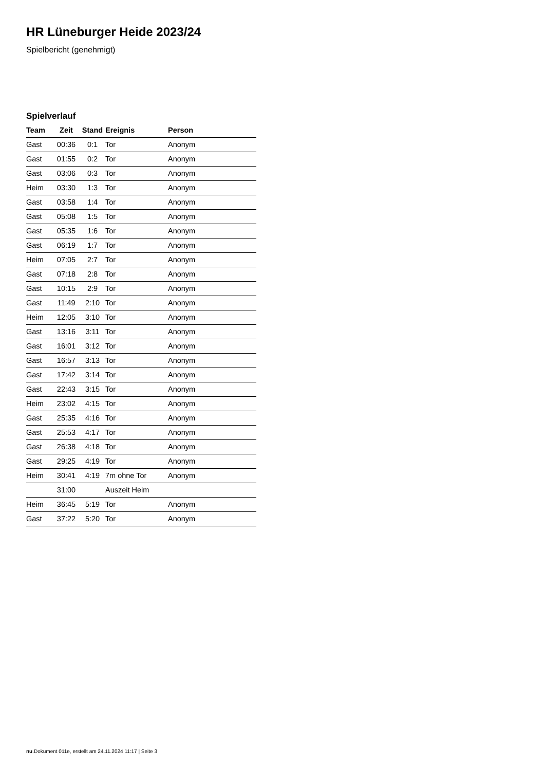HR Lüneburger Heide 2023/24
Spielbericht (genehmigt)
Spielverlauf
| Team | Zeit | Stand | Ereignis | Person |
| --- | --- | --- | --- | --- |
| Gast | 00:36 | 0:1 | Tor | Anonym |
| Gast | 01:55 | 0:2 | Tor | Anonym |
| Gast | 03:06 | 0:3 | Tor | Anonym |
| Heim | 03:30 | 1:3 | Tor | Anonym |
| Gast | 03:58 | 1:4 | Tor | Anonym |
| Gast | 05:08 | 1:5 | Tor | Anonym |
| Gast | 05:35 | 1:6 | Tor | Anonym |
| Gast | 06:19 | 1:7 | Tor | Anonym |
| Heim | 07:05 | 2:7 | Tor | Anonym |
| Gast | 07:18 | 2:8 | Tor | Anonym |
| Gast | 10:15 | 2:9 | Tor | Anonym |
| Gast | 11:49 | 2:10 | Tor | Anonym |
| Heim | 12:05 | 3:10 | Tor | Anonym |
| Gast | 13:16 | 3:11 | Tor | Anonym |
| Gast | 16:01 | 3:12 | Tor | Anonym |
| Gast | 16:57 | 3:13 | Tor | Anonym |
| Gast | 17:42 | 3:14 | Tor | Anonym |
| Gast | 22:43 | 3:15 | Tor | Anonym |
| Heim | 23:02 | 4:15 | Tor | Anonym |
| Gast | 25:35 | 4:16 | Tor | Anonym |
| Gast | 25:53 | 4:17 | Tor | Anonym |
| Gast | 26:38 | 4:18 | Tor | Anonym |
| Gast | 29:25 | 4:19 | Tor | Anonym |
| Heim | 30:41 | 4:19 | 7m ohne Tor | Anonym |
| | 31:00 | | Auszeit Heim | |
| Heim | 36:45 | 5:19 | Tor | Anonym |
| Gast | 37:22 | 5:20 | Tor | Anonym |
nu.Dokument 011e, erstellt am 24.11.2024 11:17 | Seite 3